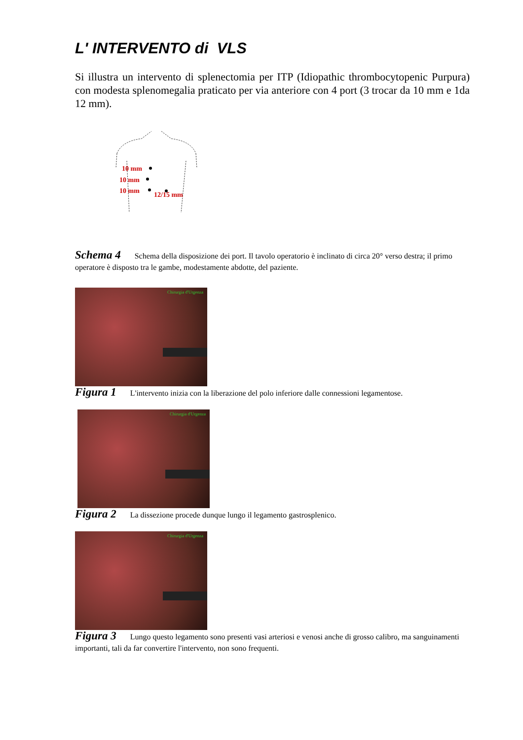L' INTERVENTO di VLS
Si illustra un intervento di splenectomia per ITP (Idiopathic thrombocytopenic Purpura) con modesta splenomegalia praticato per via anteriore con 4 port (3 trocar da 10 mm e 1da 12 mm).
10 mm
10 mm
10 mm
12/15 mm
Schema 4 Schema della disposizione dei port. Il tavolo operatorio è inclinato di circa 20° verso destra; il primo operatore è disposto tra le gambe, modestamente abdotte, del paziente.
Chirurgia d'Urgenza
Figura 1 L'intervento inizia con la liberazione del polo inferiore dalle connessioni legamentose.
Chirurgia d'Urgenza
Figura 2 La dissezione procede dunque lungo il legamento gastrosplenico.
Chirurgia d'Urgenza
Figura 3 Lungo questo legamento sono presenti vasi arteriosi e venosi anche di grosso calibro, ma sanguinamenti importanti, tali da far convertire l'intervento, non sono frequenti.